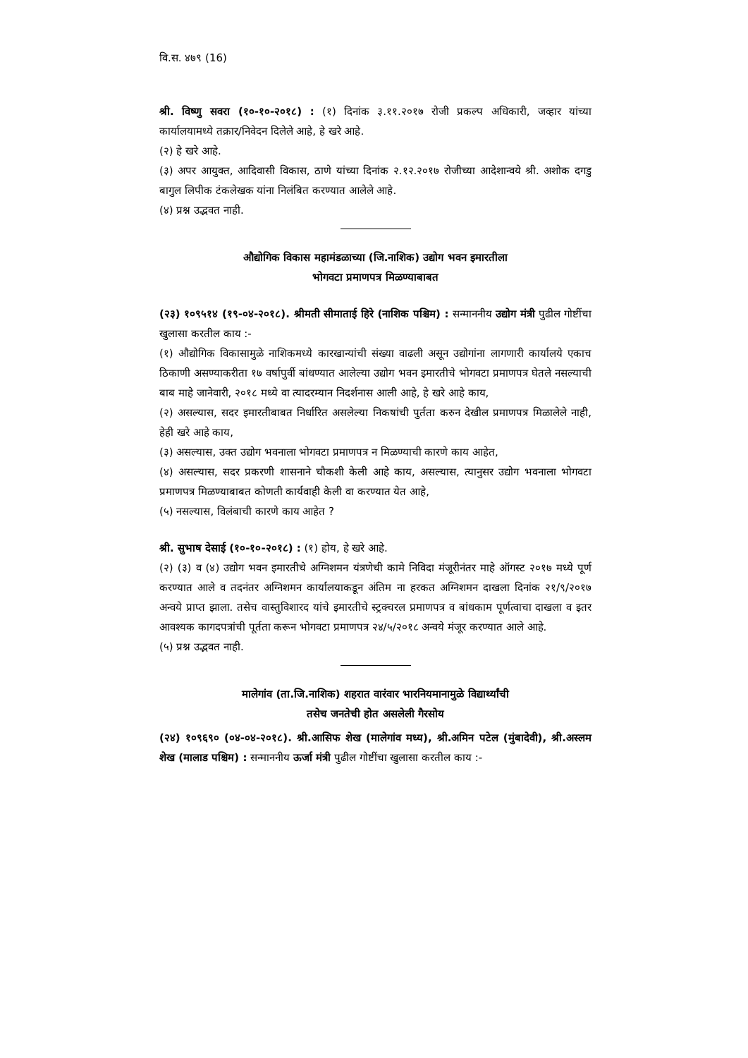वि.स. ४७९ (16)
श्री. विष्णु सवरा (१०-१०-२०१८) : (१) दिनांक ३.११.२०१७ रोजी प्रकल्प अधिकारी, जव्हार यांच्या कार्यालयामध्ये तक्रार/निवेदन दिलेले आहे, हे खरे आहे.
(२) हे खरे आहे.
(३) अपर आयुक्त, आदिवासी विकास, ठाणे यांच्या दिनांक २.१२.२०१७ रोजीच्या आदेशान्वये श्री. अशोक दगडु बागुल लिपीक टंकलेखक यांना निलंबित करण्यात आलेले आहे.
(४) प्रश्न उद्भवत नाही.
औद्योगिक विकास महामंडळाच्या (जि.नाशिक) उद्योग भवन इमारतीला
भोगवटा प्रमाणपत्र मिळण्याबाबत
(२३) १०९५१४ (१९-०४-२०१८). श्रीमती सीमाताई हिरे (नाशिक पश्चिम) : सन्माननीय उद्योग मंत्री पुढील गोष्टींचा खुलासा करतील काय :-
(१) औद्योगिक विकासामुळे नाशिकमध्ये कारखान्यांची संख्या वाढली असून उद्योगांना लागणारी कार्यालये एकाच ठिकाणी असण्याकरीता १७ वर्षापुर्वी बांधण्यात आलेल्या उद्योग भवन इमारतीचे भोगवटा प्रमाणपत्र घेतले नसल्याची बाब माहे जानेवारी, २०१८ मध्ये वा त्यादरम्यान निदर्शनास आली आहे, हे खरे आहे काय,
(२) असल्यास, सदर इमारतीबाबत निर्धारित असलेल्या निकषांची पुर्तता करुन देखील प्रमाणपत्र मिळालेले नाही, हेही खरे आहे काय,
(३) असल्यास, उक्त उद्योग भवनाला भोगवटा प्रमाणपत्र न मिळण्याची कारणे काय आहेत,
(४) असल्यास, सदर प्रकरणी शासनाने चौकशी केली आहे काय, असल्यास, त्यानुसर उद्योग भवनाला भोगवटा प्रमाणपत्र मिळण्याबाबत कोणती कार्यवाही केली वा करण्यात येत आहे,
(५) नसल्यास, विलंबाची कारणे काय आहेत ?
श्री. सुभाष देसाई (१०-१०-२०१८) : (१) होय, हे खरे आहे.
(२) (३) व (४) उद्योग भवन इमारतीचे अग्निशमन यंत्रणेची कामे निविदा मंजूरीनंतर माहे ऑगस्ट २०१७ मध्ये पूर्ण करण्यात आले व तदनंतर अग्निशमन कार्यालयाकडून अंतिम ना हरकत अग्निशमन दाखला दिनांक २१/९/२०१७ अन्वये प्राप्त झाला. तसेच वास्तुविशारद यांचे इमारतीचे स्ट्रक्चरल प्रमाणपत्र व बांधकाम पूर्णत्वाचा दाखला व इतर आवश्यक कागदपत्रांची पूर्तता करून भोगवटा प्रमाणपत्र २४/५/२०१८ अन्वये मंजूर करण्यात आले आहे.
(५) प्रश्न उद्भवत नाही.
मालेगांव (ता.जि.नाशिक) शहरात वारंवार भारनियमानामुळे विद्यार्थ्यांची
तसेच जनतेची होत असलेली गैरसोय
(२४) १०९६९० (०४-०४-२०१८). श्री.आसिफ शेख (मालेगांव मध्य), श्री.अमिन पटेल (मुंबादेवी), श्री.अस्लम शेख (मालाड पश्चिम) : सन्माननीय ऊर्जा मंत्री पुढील गोष्टींचा खुलासा करतील काय :-